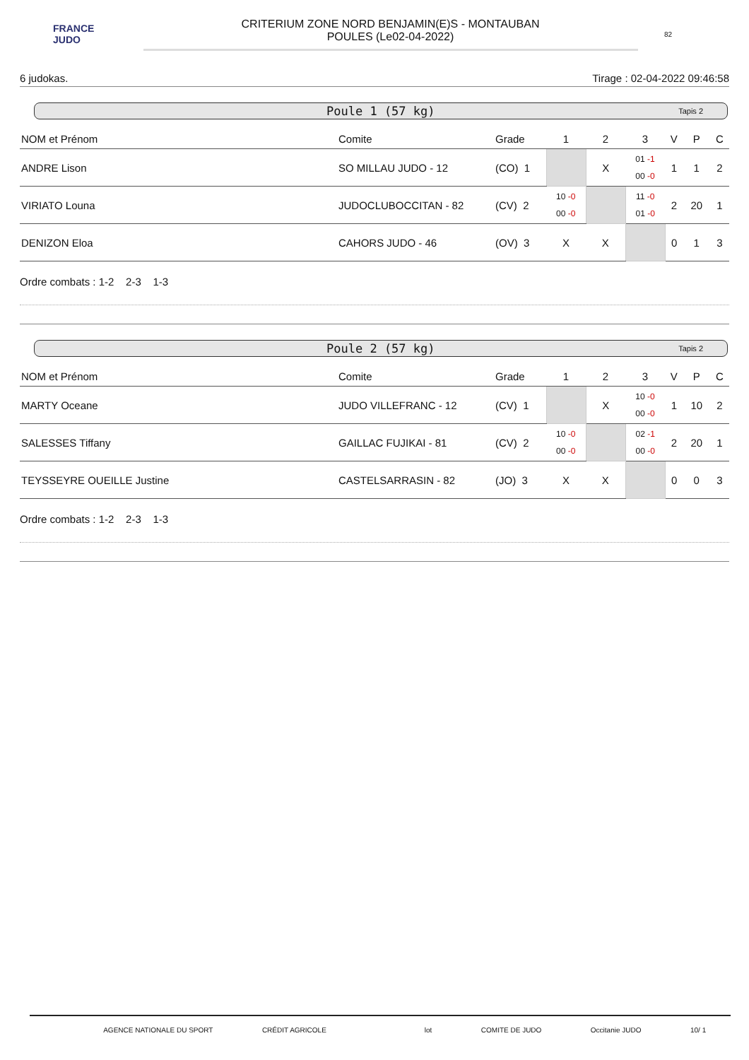FRANCE JUDO
CRITERIUM ZONE NORD BENJAMIN(E)S - MONTAUBAN
POULES (Le02-04-2022)
82
6 judokas. Tirage : 02-04-2022 09:46:58
Poule 1 (57 kg) Tapis 2
| NOM et Prénom | Comite | Grade | 1 | 2 | 3 | V | P | C |
| --- | --- | --- | --- | --- | --- | --- | --- | --- |
| ANDRE Lison | SO MILLAU JUDO - 12 | (CO) 1 | | X | 01 -1 00 -0 | 1 | 1 | 2 |
| VIRIATO Louna | JUDOCLUBOCCITAN - 82 | (CV) 2 | 10 -0 00 -0 | | 11 -0 01 -0 | 2 | 20 | 1 |
| DENIZON Eloa | CAHORS JUDO - 46 | (OV) 3 | X | X | | 0 | 1 | 3 |
Ordre combats : 1-2 2-3 1-3
Poule 2 (57 kg) Tapis 2
| NOM et Prénom | Comite | Grade | 1 | 2 | 3 | V | P | C |
| --- | --- | --- | --- | --- | --- | --- | --- | --- |
| MARTY Oceane | JUDO VILLEFRANC - 12 | (CV) 1 | | X | 10 -0 00 -0 | 1 | 10 | 2 |
| SALESSES Tiffany | GAILLAC FUJIKAI - 81 | (CV) 2 | 10 -0 00 -0 | | 02 -1 00 -0 | 2 | 20 | 1 |
| TEYSSEYRE OUEILLE Justine | CASTELSARRASIN - 82 | (JO) 3 | X | X | | 0 | 0 | 3 |
Ordre combats : 1-2 2-3 1-3
AGENCE NATIONALE DU SPORT CRÉDIT AGRICOLE lot COMITE DE JUDO Occitanie JUDO 10/ 1